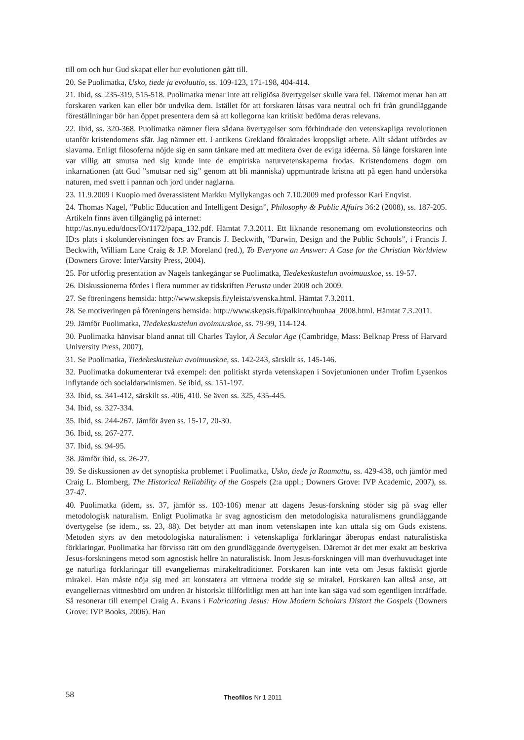till om och hur Gud skapat eller hur evolutionen gått till.
20. Se Puolimatka, Usko, tiede ja evoluutio, ss. 109-123, 171-198, 404-414.
21. Ibid, ss. 235-319, 515-518. Puolimatka menar inte att religiösa övertygelser skulle vara fel. Däremot menar han att forskaren varken kan eller bör undvika dem. Istället för att forskaren låtsas vara neutral och fri från grundläggande föreställningar bör han öppet presentera dem så att kollegorna kan kritiskt bedöma deras relevans.
22. Ibid, ss. 320-368. Puolimatka nämner flera sådana övertygelser som förhindrade den vetenskapliga revolutionen utanför kristendomens sfär. Jag nämner ett. I antikens Grekland föraktades kroppsligt arbete. Allt sådant utfördes av slavarna. Enligt filosoferna nöjde sig en sann tänkare med att meditera över de eviga idéerna. Så länge forskaren inte var villig att smutsa ned sig kunde inte de empiriska naturvetenskaperna frodas. Kristendomens dogm om inkarnationen (att Gud ”smutsar ned sig” genom att bli människa) uppmuntrade kristna att på egen hand undersöka naturen, med svett i pannan och jord under naglarna.
23. 11.9.2009 i Kuopio med överassistent Markku Myllykangas och 7.10.2009 med professor Kari Enqvist.
24. Thomas Nagel, ”Public Education and Intelligent Design”, Philosophy & Public Affairs 36:2 (2008), ss. 187-205. Artikeln finns även tillgänglig på internet:
http://as.nyu.edu/docs/IO/1172/papa_132.pdf. Hämtat 7.3.2011. Ett liknande resonemang om evolutionsteorins och ID:s plats i skolundervisningen förs av Francis J. Beckwith, ”Darwin, Design and the Public Schools”, i Francis J. Beckwith, William Lane Craig & J.P. Moreland (red.), To Everyone an Answer: A Case for the Christian Worldview (Downers Grove: InterVarsity Press, 2004).
25. För utförlig presentation av Nagels tankegångar se Puolimatka, Tiedekeskustelun avoimuuskoe, ss. 19-57.
26. Diskussionerna fördes i flera nummer av tidskriften Perusta under 2008 och 2009.
27. Se föreningens hemsida: http://www.skepsis.fi/yleista/svenska.html. Hämtat 7.3.2011.
28. Se motiveringen på föreningens hemsida: http://www.skepsis.fi/palkinto/huuhaa_2008.html. Hämtat 7.3.2011.
29. Jämför Puolimatka, Tiedekeskustelun avoimuuskoe, ss. 79-99, 114-124.
30. Puolimatka hänvisar bland annat till Charles Taylor, A Secular Age (Cambridge, Mass: Belknap Press of Harvard University Press, 2007).
31. Se Puolimatka, Tiedekeskustelun avoimuuskoe, ss. 142-243, särskilt ss. 145-146.
32. Puolimatka dokumenterar två exempel: den politiskt styrda vetenskapen i Sovjetunionen under Trofim Lysenkos inflytande och socialdarwinismen. Se ibid, ss. 151-197.
33. Ibid, ss. 341-412, särskilt ss. 406, 410. Se även ss. 325, 435-445.
34. Ibid, ss. 327-334.
35. Ibid, ss. 244-267. Jämför även ss. 15-17, 20-30.
36. Ibid, ss. 267-277.
37. Ibid, ss. 94-95.
38. Jämför ibid, ss. 26-27.
39. Se diskussionen av det synoptiska problemet i Puolimatka, Usko, tiede ja Raamattu, ss. 429-438, och jämför med Craig L. Blomberg, The Historical Reliability of the Gospels (2:a uppl.; Downers Grove: IVP Academic, 2007), ss. 37-47.
40. Puolimatka (idem, ss. 37, jämför ss. 103-106) menar att dagens Jesus-forskning stöder sig på svag eller metodologisk naturalism. Enligt Puolimatka är svag agnosticism den metodologiska naturalismens grundläggande övertygelse (se idem., ss. 23, 88). Det betyder att man inom vetenskapen inte kan uttala sig om Guds existens. Metoden styrs av den metodologiska naturalismen: i vetenskapliga förklaringar åberopas endast naturalistiska förklaringar. Puolimatka har förvisso rätt om den grundläggande övertygelsen. Däremot är det mer exakt att beskriva Jesus-forskningens metod som agnostisk hellre än naturalistisk. Inom Jesus-forskningen vill man överhuvudtaget inte ge naturliga förklaringar till evangeliernas mirakeltraditioner. Forskaren kan inte veta om Jesus faktiskt gjorde mirakel. Han måste nöja sig med att konstatera att vittnena trodde sig se mirakel. Forskaren kan alltså anse, att evangeliernas vittnesbörd om undren är historiskt tillförlitligt men att han inte kan säga vad som egentligen inträffade. Så resonerar till exempel Craig A. Evans i Fabricating Jesus: How Modern Scholars Distort the Gospels (Downers Grove: IVP Books, 2006). Han
58 Theofilos Nr 1 2011